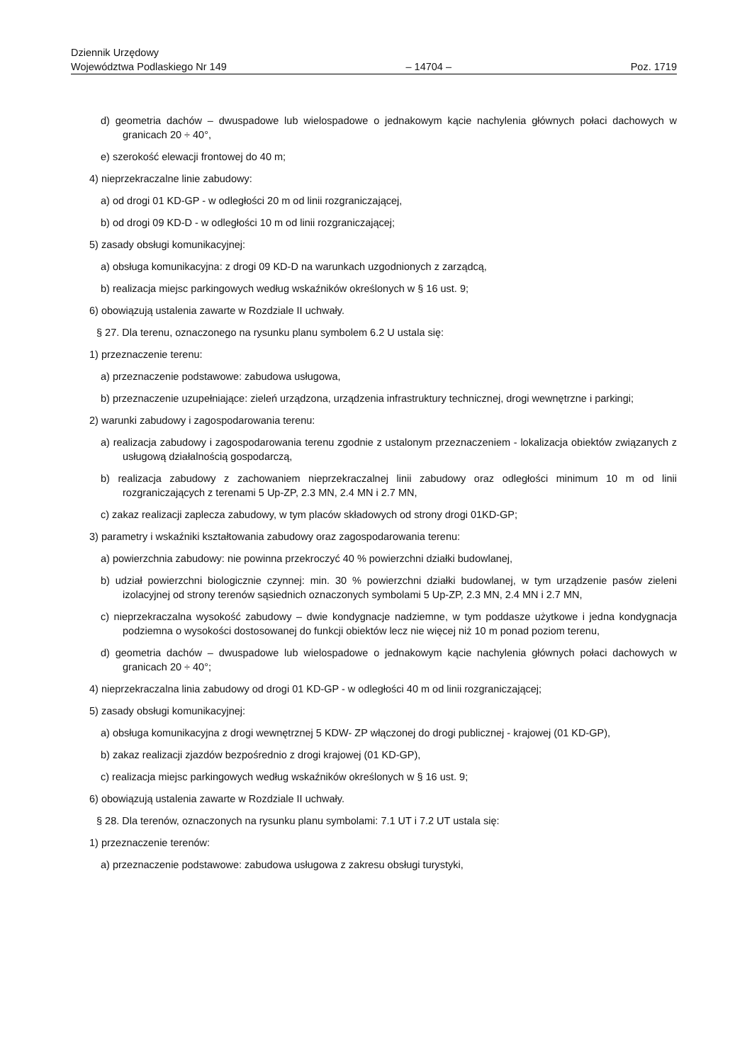Dziennik Urzędowy
Województwa Podlaskiego Nr 149 – 14704 – Poz. 1719
d) geometria dachów – dwuspadowe lub wielospadowe o jednakowym kącie nachylenia głównych połaci dachowych w granicach 20 ÷ 40°,
e) szerokość elewacji frontowej do 40 m;
4) nieprzekraczalne linie zabudowy:
a) od drogi 01 KD-GP - w odległości 20 m od linii rozgraniczającej,
b) od drogi 09 KD-D - w odległości 10 m od linii rozgraniczającej;
5) zasady obsługi komunikacyjnej:
a) obsługa komunikacyjna: z drogi 09 KD-D na warunkach uzgodnionych z zarządcą,
b) realizacja miejsc parkingowych według wskaźników określonych w § 16 ust. 9;
6) obowiązują ustalenia zawarte w Rozdziale II uchwały.
§ 27. Dla terenu, oznaczonego na rysunku planu symbolem 6.2 U ustala się:
1) przeznaczenie terenu:
a) przeznaczenie podstawowe: zabudowa usługowa,
b) przeznaczenie uzupełniające: zieleń urządzona, urządzenia infrastruktury technicznej, drogi wewnętrzne i parkingi;
2) warunki zabudowy i zagospodarowania terenu:
a) realizacja zabudowy i zagospodarowania terenu zgodnie z ustalonym przeznaczeniem - lokalizacja obiektów związanych z usługową działalnością gospodarczą,
b) realizacja zabudowy z zachowaniem nieprzekraczalnej linii zabudowy oraz odległości minimum 10 m od linii rozgraniczających z terenami 5 Up-ZP, 2.3 MN, 2.4 MN i 2.7 MN,
c) zakaz realizacji zaplecza zabudowy, w tym placów składowych od strony drogi 01KD-GP;
3) parametry i wskaźniki kształtowania zabudowy oraz zagospodarowania terenu:
a) powierzchnia zabudowy: nie powinna przekroczyć 40 % powierzchni działki budowlanej,
b) udział powierzchni biologicznie czynnej: min. 30 % powierzchni działki budowlanej, w tym urządzenie pasów zieleni izolacyjnej od strony terenów sąsiednich oznaczonych symbolami 5 Up-ZP, 2.3 MN, 2.4 MN i 2.7 MN,
c) nieprzekraczalna wysokość zabudowy – dwie kondygnacje nadziemne, w tym poddasze użytkowe i jedna kondygnacja podziemna o wysokości dostosowanej do funkcji obiektów lecz nie więcej niż 10 m ponad poziom terenu,
d) geometria dachów – dwuspadowe lub wielospadowe o jednakowym kącie nachylenia głównych połaci dachowych w granicach 20 ÷ 40°;
4) nieprzekraczalna linia zabudowy od drogi 01 KD-GP - w odległości 40 m od linii rozgraniczającej;
5) zasady obsługi komunikacyjnej:
a) obsługa komunikacyjna z drogi wewnętrznej 5 KDW- ZP włączonej do drogi publicznej - krajowej (01 KD-GP),
b) zakaz realizacji zjazdów bezpośrednio z drogi krajowej (01 KD-GP),
c) realizacja miejsc parkingowych według wskaźników określonych w § 16 ust. 9;
6) obowiązują ustalenia zawarte w Rozdziale II uchwały.
§ 28. Dla terenów, oznaczonych na rysunku planu symbolami: 7.1 UT i 7.2 UT ustala się:
1) przeznaczenie terenów:
a) przeznaczenie podstawowe: zabudowa usługowa z zakresu obsługi turystyki,